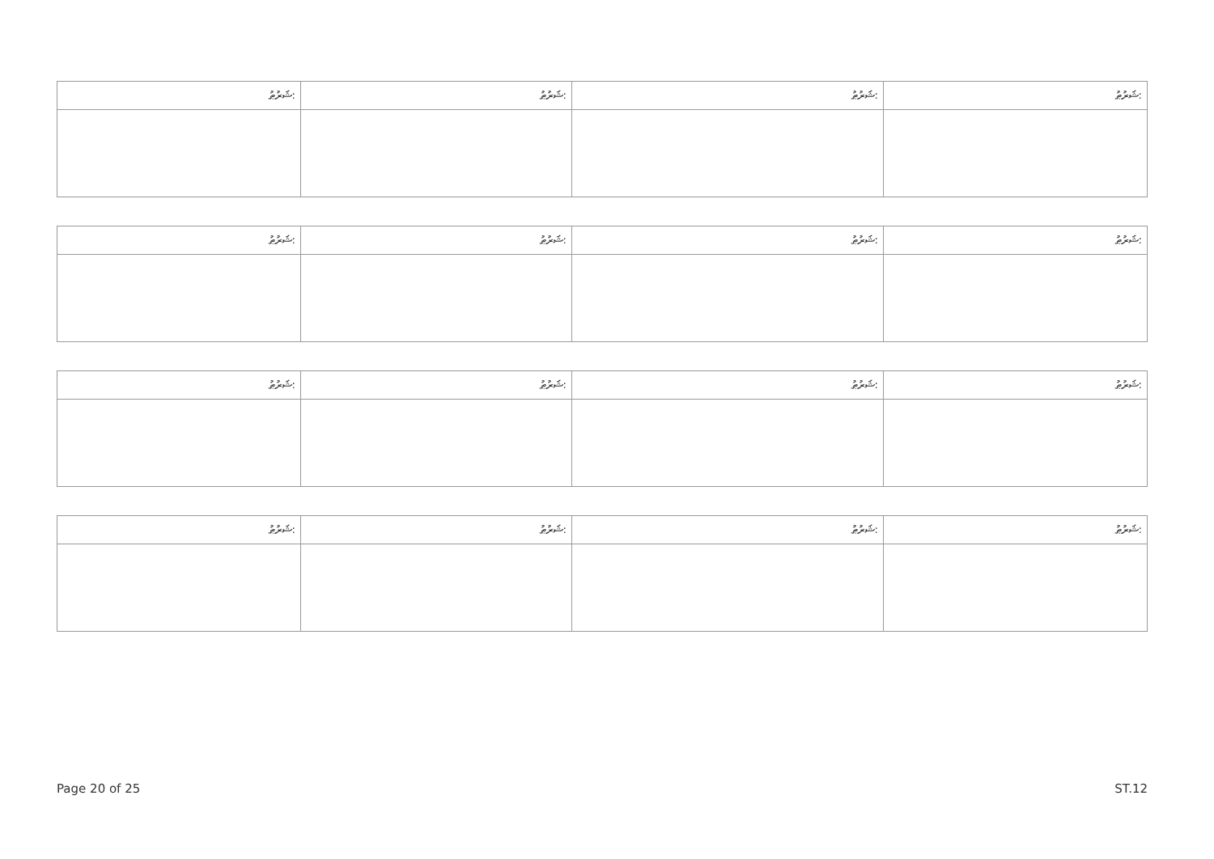| ޝަރުޠު: | ޝަރުޠު: | ޝަރުޠު: | ޝަރުޠު: |
| ޝަރުޠު: | ޝަރުޠު: | ޝަރުޠު: | ޝަރުޠު: |
| ޝަރުޠު: | ޝަރުޠު: | ޝަރުޠު: | ޝަރުޠު: |
| ޝަރުޠު: | ޝަރުޠު: | ޝަރުޠު: | ޝަރުޠު: |
Page 20 of 25 ST.12